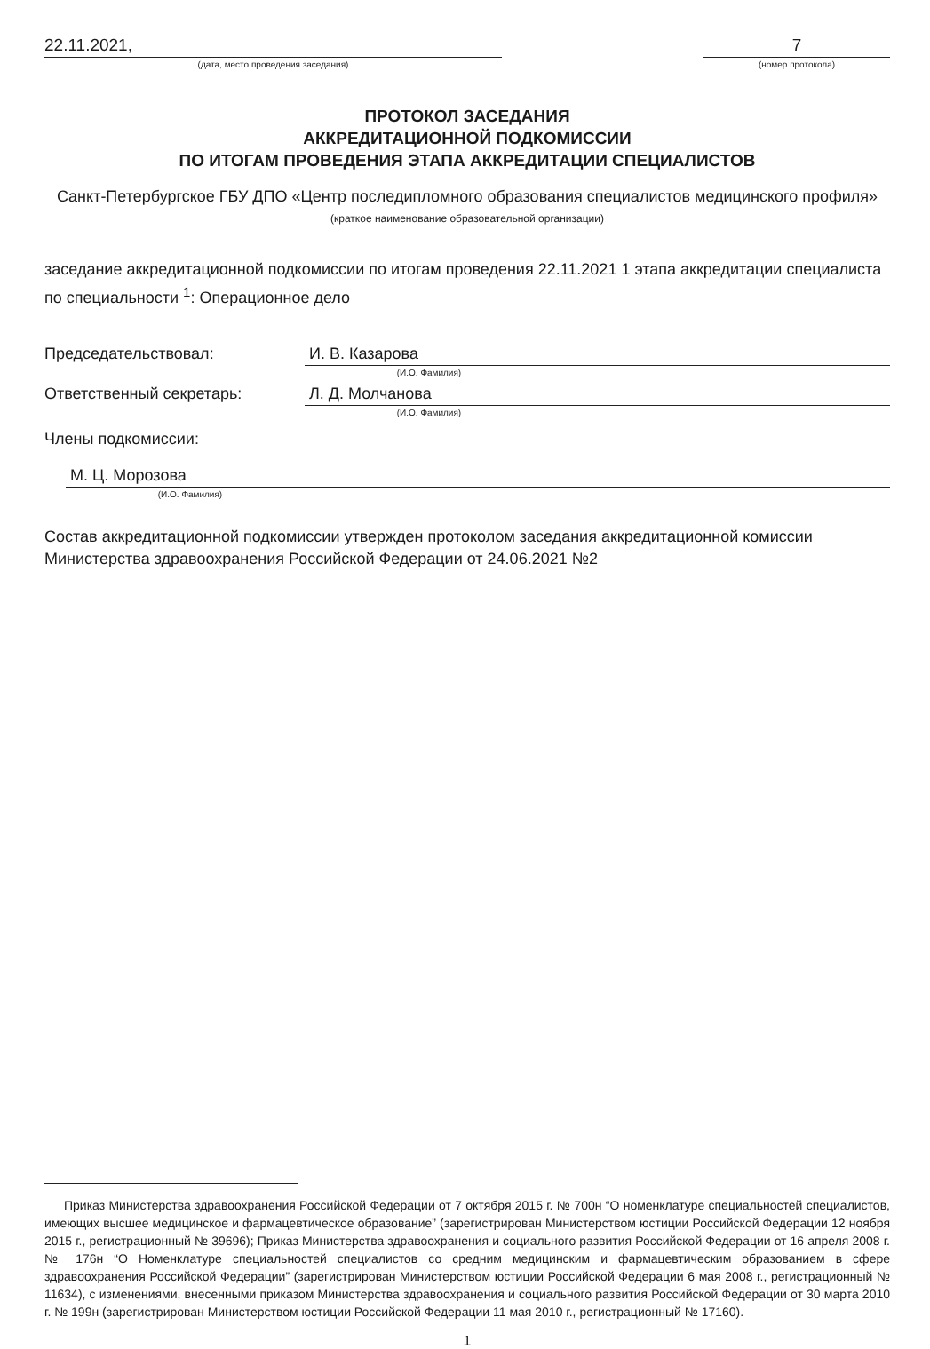22.11.2021,
(дата, место проведения заседания)
7
(номер протокола)
ПРОТОКОЛ ЗАСЕДАНИЯ
АККРЕДИТАЦИОННОЙ ПОДКОМИССИИ
ПО ИТОГАМ ПРОВЕДЕНИЯ ЭТАПА АККРЕДИТАЦИИ СПЕЦИАЛИСТОВ
Санкт-Петербургское ГБУ ДПО «Центр последипломного образования специалистов медицинского профиля»
(краткое наименование образовательной организации)
заседание аккредитационной подкомиссии по итогам проведения 22.11.2021 1 этапа аккредитации специалиста по специальности <sup>1</sup>: Операционное дело
Председательствовал: И. В. Казарова
(И.О. Фамилия)
Ответственный секретарь: Л. Д. Молчанова
(И.О. Фамилия)
Члены подкомиссии:
М. Ц. Морозова
(И.О. Фамилия)
Состав аккредитационной подкомиссии утвержден протоколом заседания аккредитационной комиссии Министерства здравоохранения Российской Федерации от 24.06.2021 №2
Приказ Министерства здравоохранения Российской Федерации от 7 октября 2015 г. № 700н “О номенклатуре специальностей специалистов, имеющих высшее медицинское и фармацевтическое образование” (зарегистрирован Министерством юстиции Российской Федерации 12 ноября 2015 г., регистрационный № 39696); Приказ Министерства здравоохранения и социального развития Российской Федерации от 16 апреля 2008 г. № 176н “О Номенклатуре специальностей специалистов со средним медицинским и фармацевтическим образованием в сфере здравоохранения Российской Федерации” (зарегистрирован Министерством юстиции Российской Федерации 6 мая 2008 г., регистрационный № 11634), с изменениями, внесенными приказом Министерства здравоохранения и социального развития Российской Федерации от 30 марта 2010 г. № 199н (зарегистрирован Министерством юстиции Российской Федерации 11 мая 2010 г., регистрационный № 17160).
1